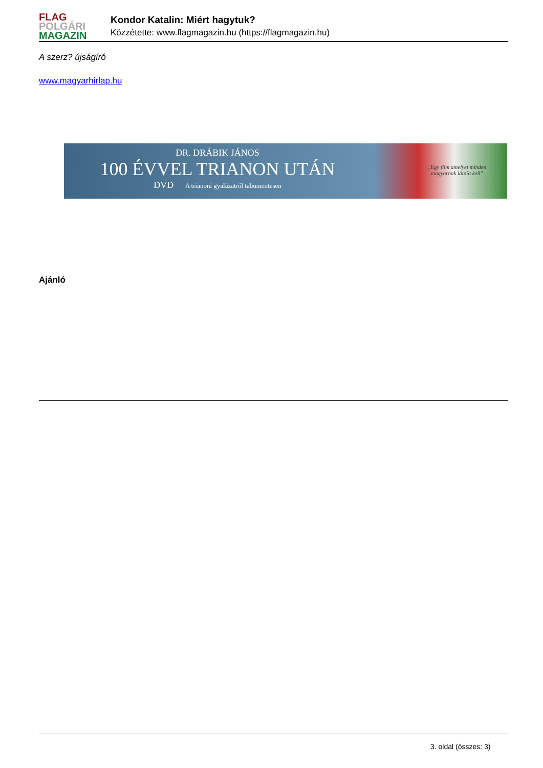FLAG
POLGÁRI
MAGAZIN
Kondor Katalin: Miért hagytuk?
Közzétette: www.flagmagazin.hu (https://flagmagazin.hu)
A szerz? újságíró
www.magyarhirlap.hu
DR. DRÁBIK JÁNOS
100 ÉVVEL TRIANON UTÁN
DVD A trianoni gyalázatról tabumentesen
„Egy film amelyet minden
magyarnak látnia kell"
Ajánló
3. oldal (összes: 3)